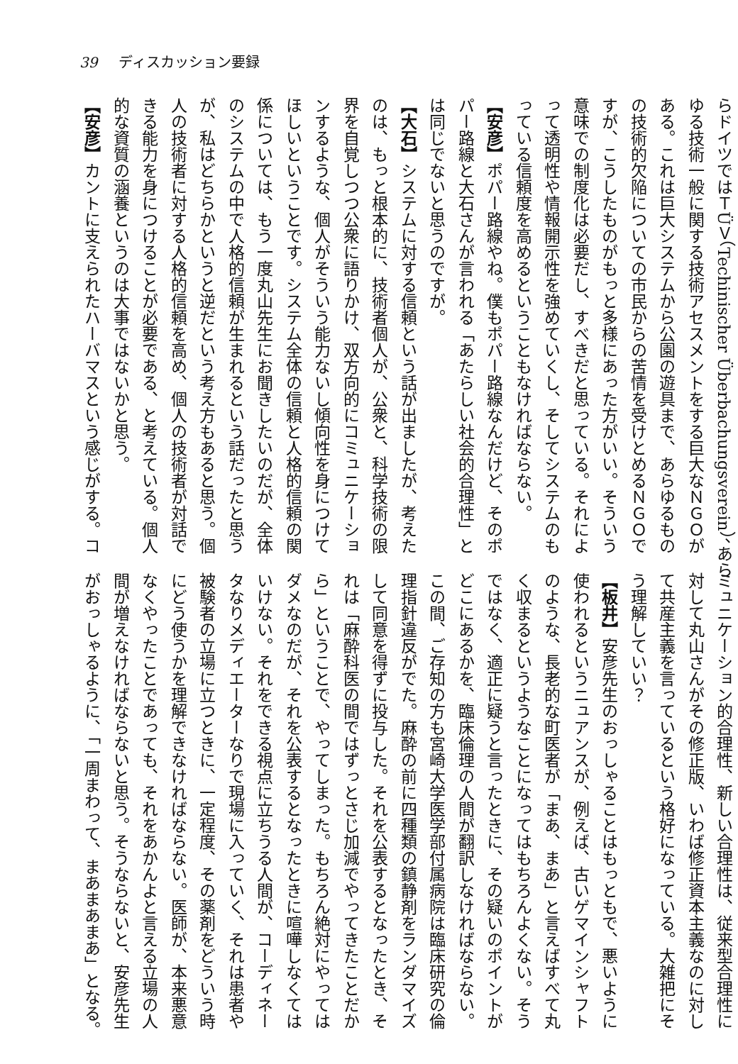39 ディスカッション要録
らドイツではＴÜＶ（Techinischer Überbachungsverein）、あら
ゆる技術一般に関する技術アセスメントをする巨大なＮＧＯが
ある。これは巨大システムから公園の遊具まで、あらゆるもの
の技術的欠陥についての市民からの苦情を受けとめるＮＧＯで
すが、こうしたものがもっと多様にあった方がいい。そういう
意味での制度化は必要だし、すべきだと思っている。それによ
って透明性や情報開示性を強めていくし、そしてシステムのも
っている信頼度を高めるということもなければならない。
【安彦】ポパー路線やね。僕もポパー路線なんだけど、そのポ
パー路線と大石さんが言われる「あたらしい社会的合理性」と
は同じでないと思うのですが。
【大石】システムに対する信頼という話が出ましたが、考えた
のは、もっと根本的に、技術者個人が、公衆と、科学技術の限
界を自覚しつつ公衆に語りかけ、双方向的にコミュニケーショ
ンするような、個人がそういう能力ないし傾向性を身につけて
ほしいということです。システム全体の信頼と人格的信頼の関
係については、もう一度丸山先生にお聞きしたいのだが、全体
のシステムの中で人格的信頼が生まれるという話だったと思う
が、私はどちらかというと逆だという考え方もあると思う。個
人の技術者に対する人格的信頼を高め、個人の技術者が対話で
きる能力を身につけることが必要である、と考えている。個人
的な資質の涵養というのは大事ではないかと思う。
【安彦】カントに支えられたハーバマスという感じがする。コ
ミュニケーション的合理性、新しい合理性は、従来型合理性に
対して丸山さんがその修正版、いわば修正資本主義なのに対し
て共産主義を言っているという格好になっている。大雑把にそ
う理解していい？
【板井】安彦先生のおっしゃることはもっともで、悪いように
使われるというニュアンスが、例えば、古いゲマインシャフト
のような、長老的な町医者が「まあ、まあ」と言えばすべて丸
く収まるというようなことになってはもちろんよくない。そう
ではなく、適正に疑うと言ったときに、その疑いのポイントが
どこにあるかを、臨床倫理の人間が翻訳しなければならない。
この間、ご存知の方も宮崎大学医学部付属病院は臨床研究の倫
理指針違反がでた。麻酔の前に四種類の鎮静剤をランダマイズ
して同意を得ずに投与した。それを公表するとなったとき、そ
れは「麻酔科医の間ではずっとさじ加減でやってきたことだか
ら」ということで、やってしまった。もちろん絶対にやっては
ダメなのだが、それを公表するとなったときに喧嘩しなくては
いけない。それをできる視点に立ちうる人間が、コーディネー
タなりメディエーターなりで現場に入っていく、それは患者や
被験者の立場に立つときに、一定程度、その薬剤をどういう時
にどう使うかを理解できなければならない。医師が、本来悪意
なくやったことであっても、それをあかんよと言える立場の人
間が増えなければならないと思う。そうならないと、安彦先生
がおっしゃるように、「一周まわって、まあまあまあ」となる。